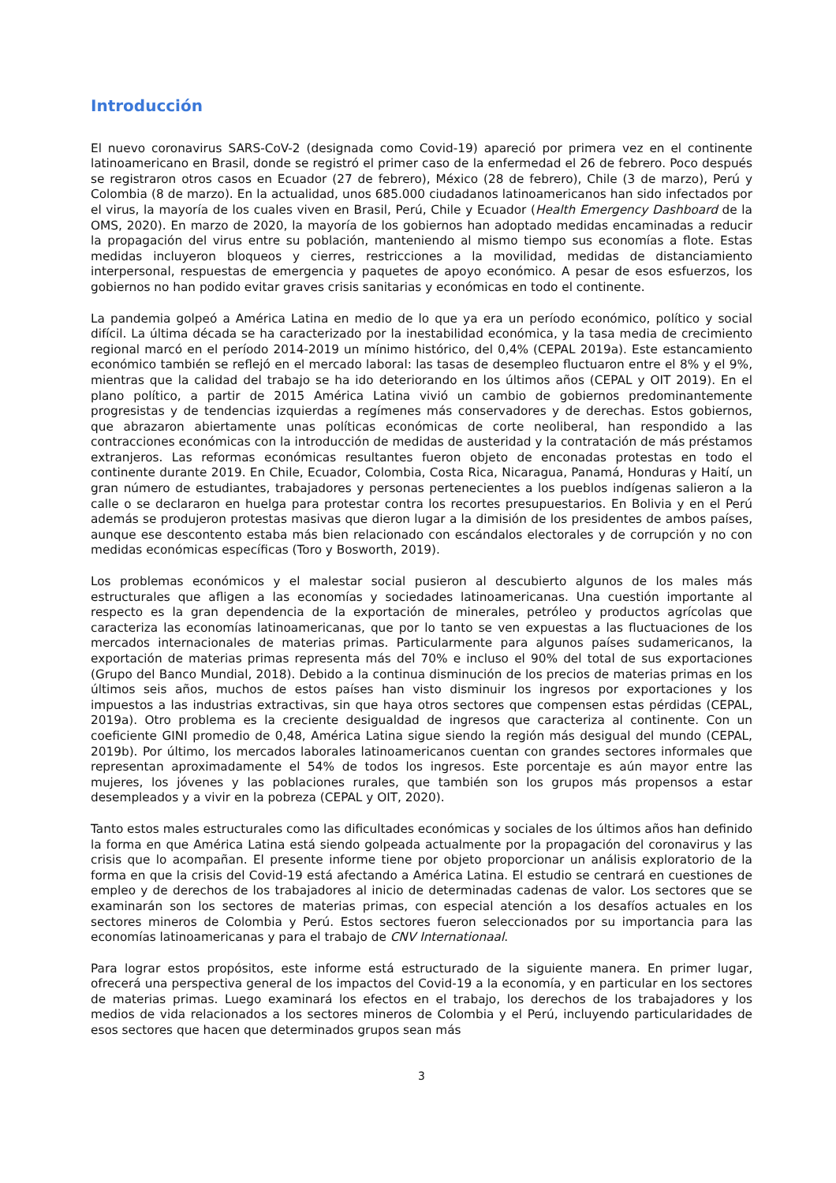Introducción
El nuevo coronavirus SARS-CoV-2 (designada como Covid-19) apareció por primera vez en el continente latinoamericano en Brasil, donde se registró el primer caso de la enfermedad el 26 de febrero. Poco después se registraron otros casos en Ecuador (27 de febrero), México (28 de febrero), Chile (3 de marzo), Perú y Colombia (8 de marzo). En la actualidad, unos 685.000 ciudadanos latinoamericanos han sido infectados por el virus, la mayoría de los cuales viven en Brasil, Perú, Chile y Ecuador (Health Emergency Dashboard de la OMS, 2020). En marzo de 2020, la mayoría de los gobiernos han adoptado medidas encaminadas a reducir la propagación del virus entre su población, manteniendo al mismo tiempo sus economías a flote. Estas medidas incluyeron bloqueos y cierres, restricciones a la movilidad, medidas de distanciamiento interpersonal, respuestas de emergencia y paquetes de apoyo económico. A pesar de esos esfuerzos, los gobiernos no han podido evitar graves crisis sanitarias y económicas en todo el continente.
La pandemia golpeó a América Latina en medio de lo que ya era un período económico, político y social difícil. La última década se ha caracterizado por la inestabilidad económica, y la tasa media de crecimiento regional marcó en el período 2014-2019 un mínimo histórico, del 0,4% (CEPAL 2019a). Este estancamiento económico también se reflejó en el mercado laboral: las tasas de desempleo fluctuaron entre el 8% y el 9%, mientras que la calidad del trabajo se ha ido deteriorando en los últimos años (CEPAL y OIT 2019). En el plano político, a partir de 2015 América Latina vivió un cambio de gobiernos predominantemente progresistas y de tendencias izquierdas a regímenes más conservadores y de derechas. Estos gobiernos, que abrazaron abiertamente unas políticas económicas de corte neoliberal, han respondido a las contracciones económicas con la introducción de medidas de austeridad y la contratación de más préstamos extranjeros. Las reformas económicas resultantes fueron objeto de enconadas protestas en todo el continente durante 2019. En Chile, Ecuador, Colombia, Costa Rica, Nicaragua, Panamá, Honduras y Haití, un gran número de estudiantes, trabajadores y personas pertenecientes a los pueblos indígenas salieron a la calle o se declararon en huelga para protestar contra los recortes presupuestarios. En Bolivia y en el Perú además se produjeron protestas masivas que dieron lugar a la dimisión de los presidentes de ambos países, aunque ese descontento estaba más bien relacionado con escándalos electorales y de corrupción y no con medidas económicas específicas (Toro y Bosworth, 2019).
Los problemas económicos y el malestar social pusieron al descubierto algunos de los males más estructurales que afligen a las economías y sociedades latinoamericanas. Una cuestión importante al respecto es la gran dependencia de la exportación de minerales, petróleo y productos agrícolas que caracteriza las economías latinoamericanas, que por lo tanto se ven expuestas a las fluctuaciones de los mercados internacionales de materias primas. Particularmente para algunos países sudamericanos, la exportación de materias primas representa más del 70% e incluso el 90% del total de sus exportaciones (Grupo del Banco Mundial, 2018). Debido a la continua disminución de los precios de materias primas en los últimos seis años, muchos de estos países han visto disminuir los ingresos por exportaciones y los impuestos a las industrias extractivas, sin que haya otros sectores que compensen estas pérdidas (CEPAL, 2019a). Otro problema es la creciente desigualdad de ingresos que caracteriza al continente. Con un coeficiente GINI promedio de 0,48, América Latina sigue siendo la región más desigual del mundo (CEPAL, 2019b). Por último, los mercados laborales latinoamericanos cuentan con grandes sectores informales que representan aproximadamente el 54% de todos los ingresos. Este porcentaje es aún mayor entre las mujeres, los jóvenes y las poblaciones rurales, que también son los grupos más propensos a estar desempleados y a vivir en la pobreza (CEPAL y OIT, 2020).
Tanto estos males estructurales como las dificultades económicas y sociales de los últimos años han definido la forma en que América Latina está siendo golpeada actualmente por la propagación del coronavirus y las crisis que lo acompañan. El presente informe tiene por objeto proporcionar un análisis exploratorio de la forma en que la crisis del Covid-19 está afectando a América Latina. El estudio se centrará en cuestiones de empleo y de derechos de los trabajadores al inicio de determinadas cadenas de valor. Los sectores que se examinarán son los sectores de materias primas, con especial atención a los desafíos actuales en los sectores mineros de Colombia y Perú. Estos sectores fueron seleccionados por su importancia para las economías latinoamericanas y para el trabajo de CNV Internationaal.
Para lograr estos propósitos, este informe está estructurado de la siguiente manera. En primer lugar, ofrecerá una perspectiva general de los impactos del Covid-19 a la economía, y en particular en los sectores de materias primas. Luego examinará los efectos en el trabajo, los derechos de los trabajadores y los medios de vida relacionados a los sectores mineros de Colombia y el Perú, incluyendo particularidades de esos sectores que hacen que determinados grupos sean más
3